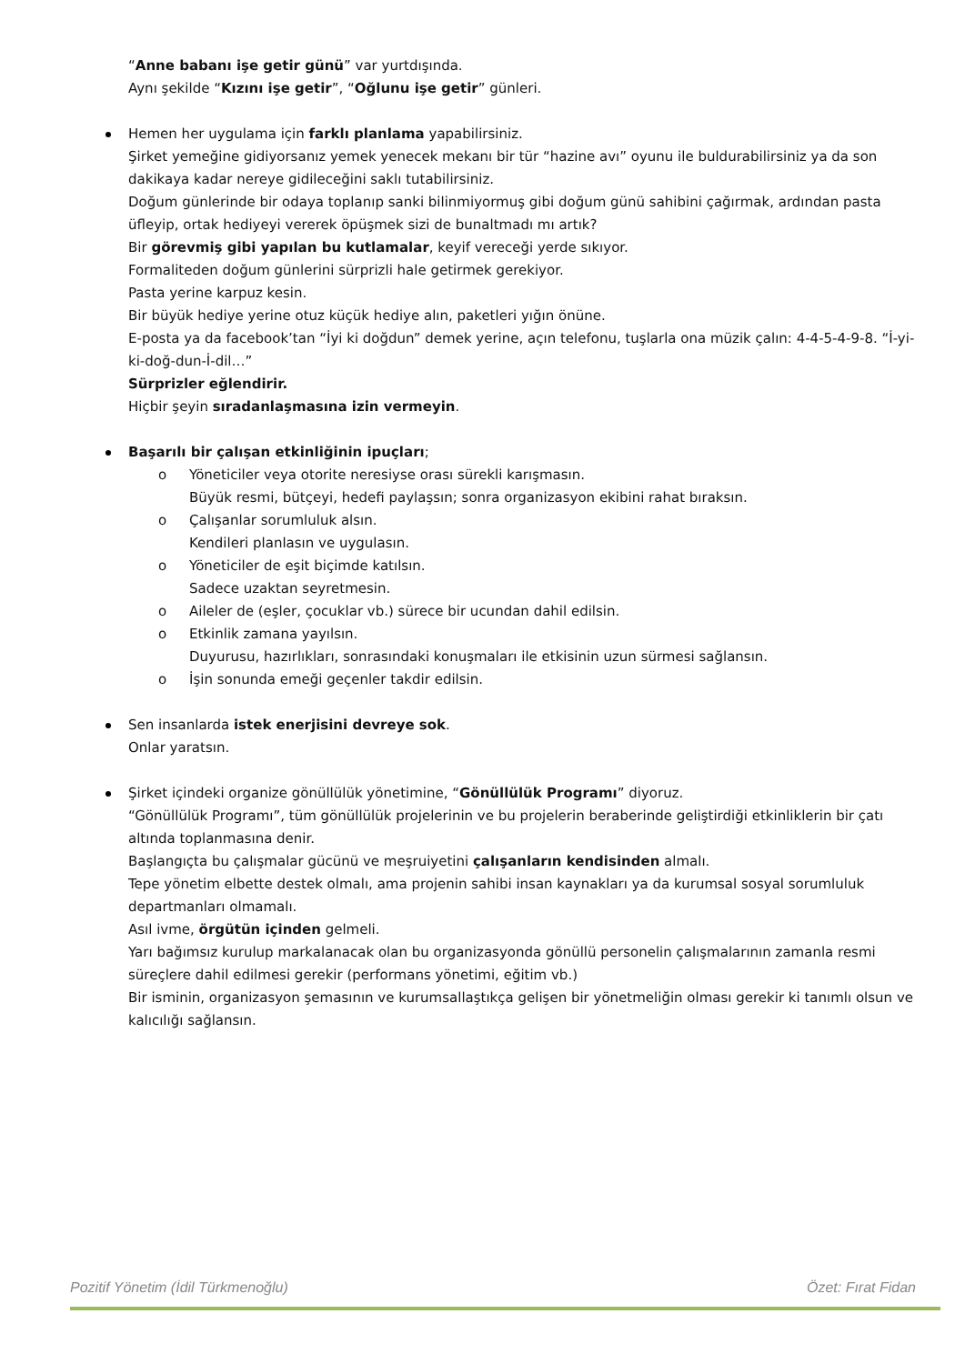“Anne babanı işe getir günü” var yurtdışında.
Aynı şekilde “Kızını işe getir”, “Oğlunu işe getir” günleri.
Hemen her uygulama için farklı planlama yapabilirsiniz.
Şirket yemeğine gidiyorsanız yemek yenecek mekanı bir tür “hazine avı” oyunu ile buldurabilirsiniz ya da son dakikaya kadar nereye gidileceğini saklı tutabilirsiniz.
Doğum günlerinde bir odaya toplanıp sanki bilinmiyormuş gibi doğum günü sahibini çağırmak, ardından pasta üfleyip, ortak hediyeyi vererek öpüşmek sizi de bunaltmadı mı artık?
Bir görevmiş gibi yapılan bu kutlamalar, keyif vereceği yerde sıkıyor.
Formaliteden doğum günlerini sürprizli hale getirmek gerekiyor.
Pasta yerine karpuz kesin.
Bir büyük hediye yerine otuz küçük hediye alın, paketleri yığın önüne.
E-posta ya da facebook’tan “İyi ki doğdun” demek yerine, açın telefonu, tuşlarla ona müzik çalın: 4-4-5-4-9-8. “İ-yi-ki-doğ-dun-İ-dil…”
Sürprizler eğlendirir.
Hiçbir şeyin sıradanlaşmasına izin vermeyin.
Başarılı bir çalışan etkinliğinin ipuçları;
o Yöneticiler veya otorite neresiyse orası sürekli karışmasın.
Büyük resmi, bütçeyi, hedefi paylaşsın; sonra organizasyon ekibini rahat bıraksın.
o Çalışanlar sorumluluk alsın.
Kendileri planlasın ve uygulasın.
o Yöneticiler de eşit biçimde katılsın.
Sadece uzaktan seyretmesin.
o Aileler de (eşler, çocuklar vb.) sürece bir ucundan dahil edilsin.
o Etkinlik zamana yayılsın.
Duyurusu, hazırlıkları, sonrasındaki konuşmaları ile etkisinin uzun sürmesi sağlansın.
o İşin sonunda emeği geçenler takdir edilsin.
Sen insanlarda istek enerjisini devreye sok.
Onlar yaratsın.
Şirket içindeki organize gönüllülük yönetimine, “Gönüllülük Programı” diyoruz.
“Gönüllülük Programı”, tüm gönüllülük projelerinin ve bu projelerin beraberinde geliştirdiği etkinliklerin bir çatı altında toplanmasına denir.
Başlangıçta bu çalışmalar gücünü ve meşruiyetini çalışanların kendisinden almalı.
Tepe yönetim elbette destek olmalı, ama projenin sahibi insan kaynakları ya da kurumsal sosyal sorumluluk departmanları olmamalı.
Asıl ivme, örgütün içinden gelmeli.
Yarı bağımsız kurulup markalanacak olan bu organizasyonda gönüllü personelin çalışmalarının zamanla resmi süreçlere dahil edilmesi gerekir (performans yönetimi, eğitim vb.)
Bir isminin, organizasyon şemasının ve kurumsallaştıkça gelişen bir yönetmeliğin olması gerekir ki tanımlı olsun ve kalıcılığı sağlansın.
Pozitif Yönetim (İdil Türkmenoğlu) Özet: Fırat Fidan